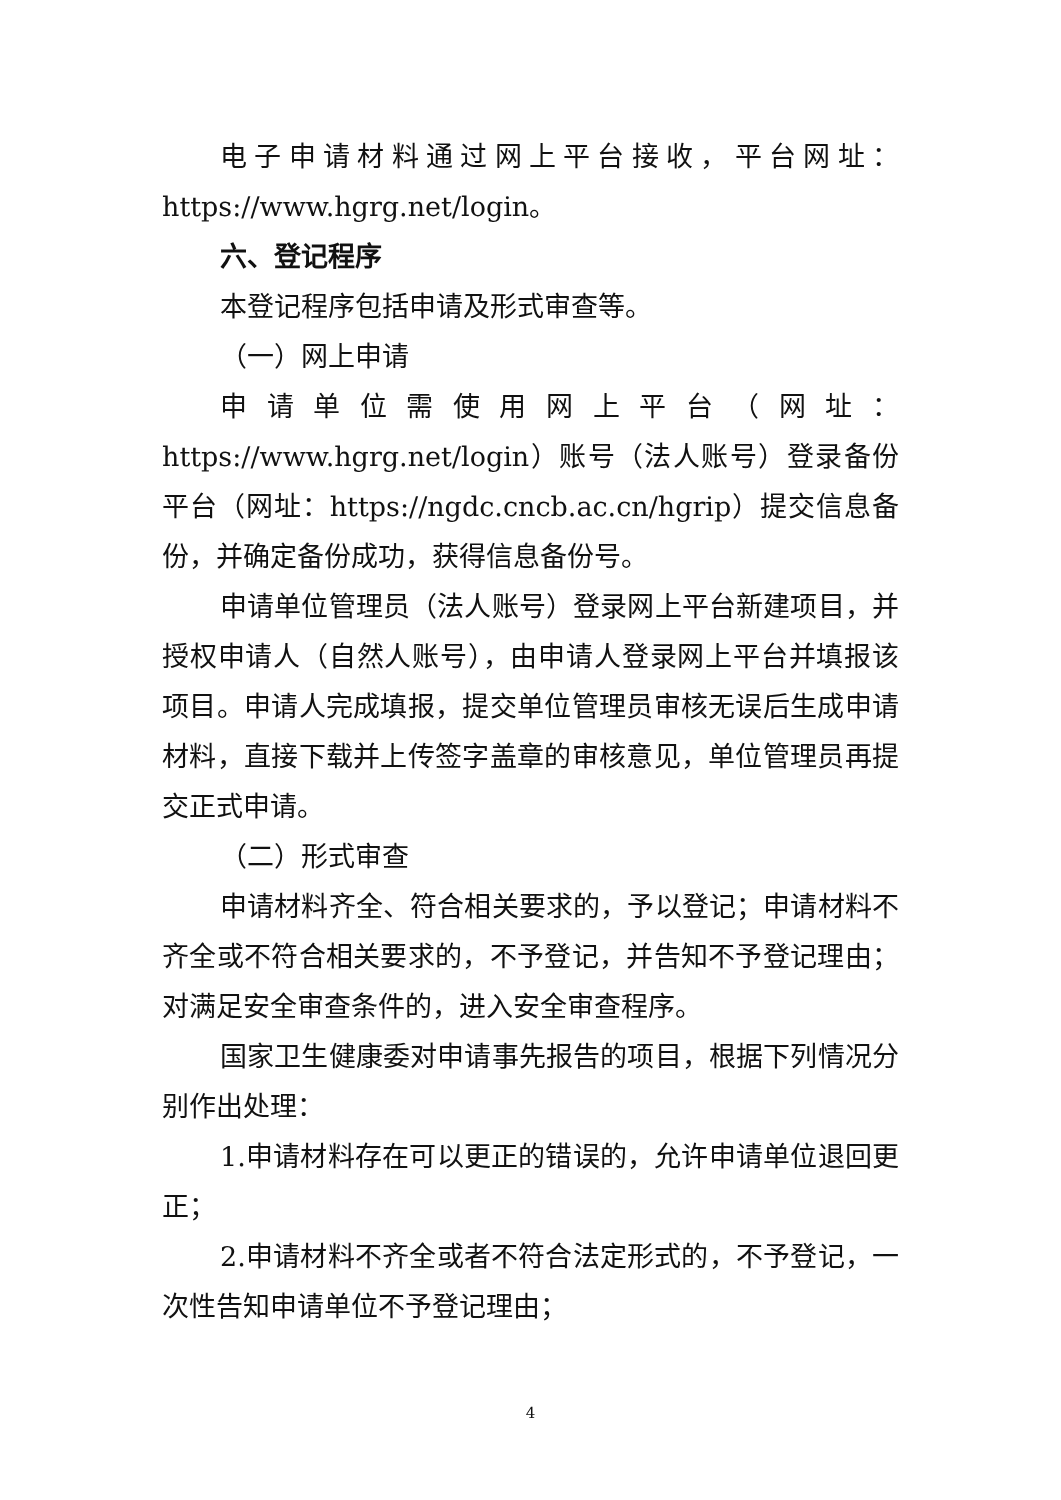电子申请材料通过网上平台接收，平台网址：https://www.hgrg.net/login。
六、登记程序
本登记程序包括申请及形式审查等。
（一）网上申请
申请单位需使用网上平台（网址：https://www.hgrg.net/login）账号（法人账号）登录备份平台（网址：https://ngdc.cncb.ac.cn/hgrip）提交信息备份，并确定备份成功，获得信息备份号。
申请单位管理员（法人账号）登录网上平台新建项目，并授权申请人（自然人账号），由申请人登录网上平台并填报该项目。申请人完成填报，提交单位管理员审核无误后生成申请材料，直接下载并上传签字盖章的审核意见，单位管理员再提交正式申请。
（二）形式审查
申请材料齐全、符合相关要求的，予以登记；申请材料不齐全或不符合相关要求的，不予登记，并告知不予登记理由；对满足安全审查条件的，进入安全审查程序。
国家卫生健康委对申请事先报告的项目，根据下列情况分别作出处理：
1.申请材料存在可以更正的错误的，允许申请单位退回更正；
2.申请材料不齐全或者不符合法定形式的，不予登记，一次性告知申请单位不予登记理由；
4